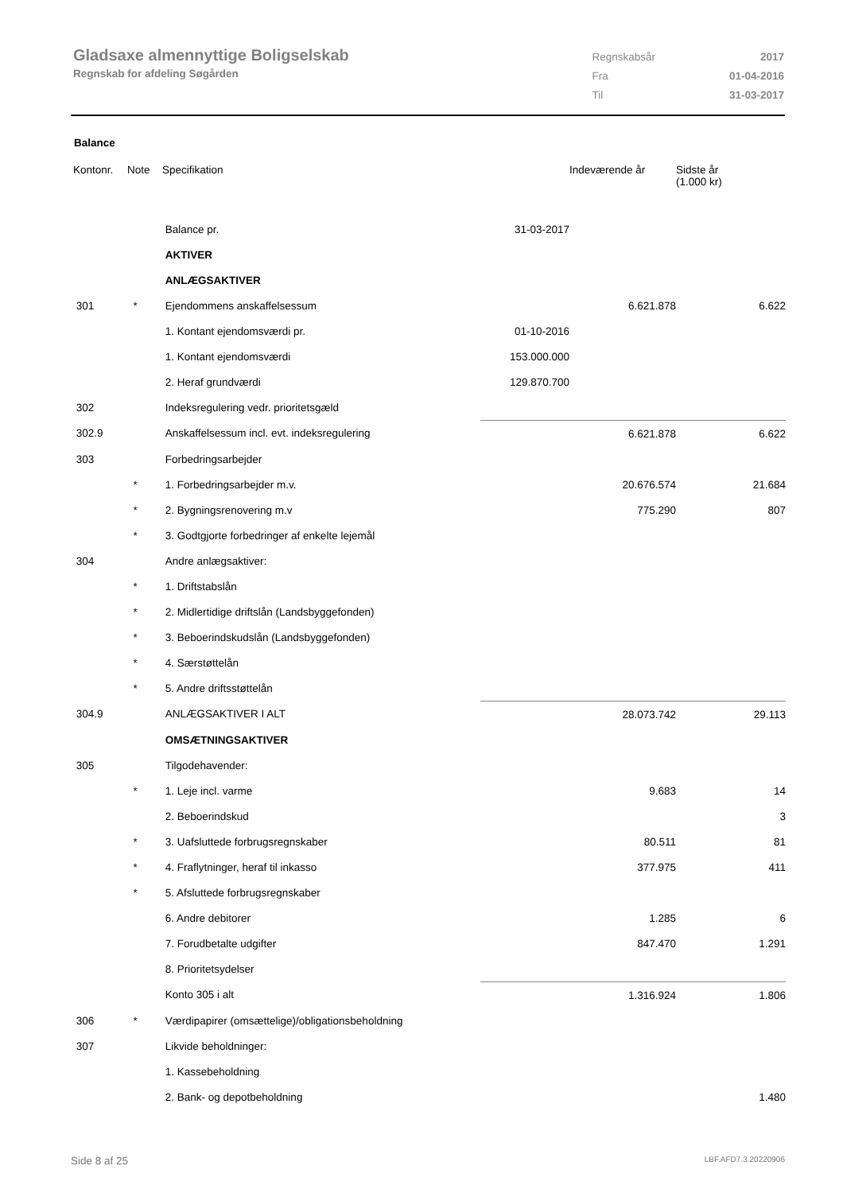Gladsaxe almennyttige Boligselskab
Regnskab for afdeling Søgården
| Regnskabsår | 2017 |
| Fra | 01-04-2016 |
| Til | 31-03-2017 |
Balance
| Kontonr. | Note | Specifikation | | Indeværende år | Sidste år (1.000 kr) |
| --- | --- | --- | --- | --- | --- |
| | | Balance pr. | 31-03-2017 | | |
| | | AKTIVER | | | |
| | | ANLÆGSAKTIVER | | | |
| 301 | * | Ejendommens anskaffelsessum | | 6.621.878 | 6.622 |
| | | 1. Kontant ejendomsværdi pr. | 01-10-2016 | | |
| | | 1. Kontant ejendomsværdi | 153.000.000 | | |
| | | 2. Heraf grundværdi | 129.870.700 | | |
| 302 | | Indeksregulering vedr. prioritetsgæld | | | |
| 302.9 | | Anskaffelsessum incl. evt. indeksregulering | | 6.621.878 | 6.622 |
| 303 | | Forbedringsarbejder | | | |
| | * | 1. Forbedringsarbejder m.v. | | 20.676.574 | 21.684 |
| | * | 2. Bygningsrenovering m.v | | 775.290 | 807 |
| | * | 3. Godtgjorte forbedringer af enkelte lejemål | | | |
| 304 | | Andre anlægsaktiver: | | | |
| | * | 1. Driftstabslån | | | |
| | * | 2. Midlertidige driftslån (Landsbyggefonden) | | | |
| | * | 3. Beboerindskudslån (Landsbyggefonden) | | | |
| | * | 4. Særstøttelån | | | |
| | * | 5. Andre driftsstøttelån | | | |
| 304.9 | | ANLÆGSAKTIVER I ALT | | 28.073.742 | 29.113 |
| | | OMSÆTNINGSAKTIVER | | | |
| 305 | | Tilgodehavender: | | | |
| | * | 1. Leje incl. varme | | 9.683 | 14 |
| | | 2. Beboerindskud | | | 3 |
| | * | 3. Uafsluttede forbrugsregnskaber | | 80.511 | 81 |
| | * | 4. Fraflytninger, heraf til inkasso | | 377.975 | 411 |
| | * | 5. Afsluttede forbrugsregnskaber | | | |
| | | 6. Andre debitorer | | 1.285 | 6 |
| | | 7. Forudbetalte udgifter | | 847.470 | 1.291 |
| | | 8. Prioritetsydelser | | | |
| | | Konto 305 i alt | | 1.316.924 | 1.806 |
| 306 | * | Værdipapirer (omsættelige)/obligationsbeholdning | | | |
| 307 | | Likvide beholdninger: | | | |
| | | 1. Kassebeholdning | | | |
| | | 2. Bank- og depotbeholdning | | | 1.480 |
Side 8 af 25 LBF.AFD7.3.20220906